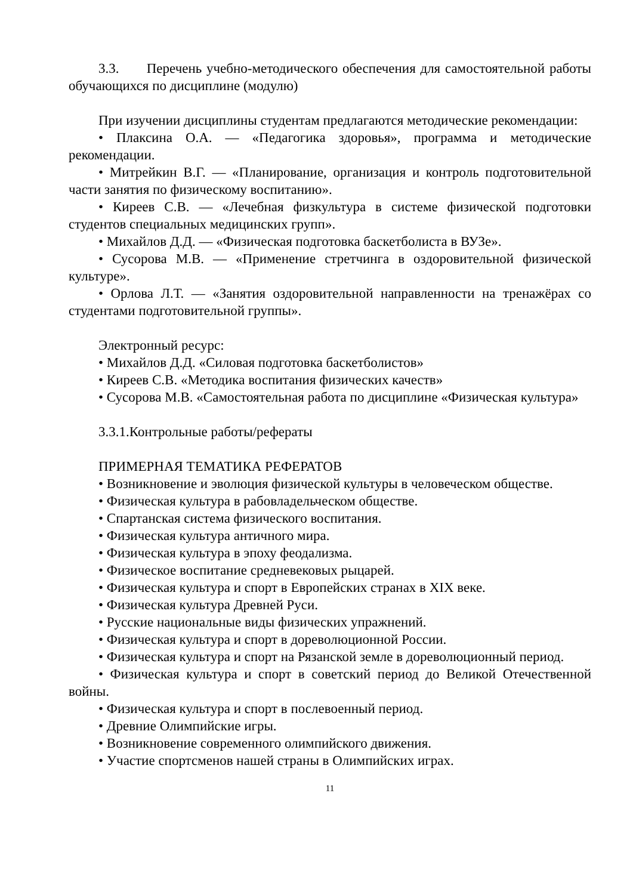3.3. Перечень учебно-методического обеспечения для самостоятельной работы обучающихся по дисциплине (модулю)
При изучении дисциплины студентам предлагаются методические рекомендации:
• Плаксина О.А. — «Педагогика здоровья», программа и методические рекомендации.
• Митрейкин В.Г. — «Планирование, организация и контроль подготовительной части занятия по физическому воспитанию».
• Киреев С.В. — «Лечебная физкультура в системе физической подготовки студентов специальных медицинских групп».
• Михайлов Д.Д. — «Физическая подготовка баскетболиста в ВУЗе».
• Сусорова М.В. — «Применение стретчинга в оздоровительной физической культуре».
• Орлова Л.Т. — «Занятия оздоровительной направленности на тренажёрах со студентами подготовительной группы».
Электронный ресурс:
• Михайлов Д.Д. «Силовая подготовка баскетболистов»
• Киреев С.В. «Методика воспитания физических качеств»
• Сусорова М.В. «Самостоятельная работа по дисциплине «Физическая культура»
3.3.1.Контрольные работы/рефераты
ПРИМЕРНАЯ ТЕМАТИКА РЕФЕРАТОВ
• Возникновение и эволюция физической культуры в человеческом обществе.
• Физическая культура в рабовладельческом обществе.
• Спартанская система физического воспитания.
• Физическая культура античного мира.
• Физическая культура в эпоху феодализма.
• Физическое воспитание средневековых рыцарей.
• Физическая культура и спорт в Европейских странах в XIX веке.
• Физическая культура Древней Руси.
• Русские национальные виды физических упражнений.
• Физическая культура и спорт в дореволюционной России.
• Физическая культура и спорт на Рязанской земле в дореволюционный период.
• Физическая культура и спорт в советский период до Великой Отечественной войны.
• Физическая культура и спорт в послевоенный период.
• Древние Олимпийские игры.
• Возникновение современного олимпийского движения.
• Участие спортсменов нашей страны в Олимпийских играх.
11